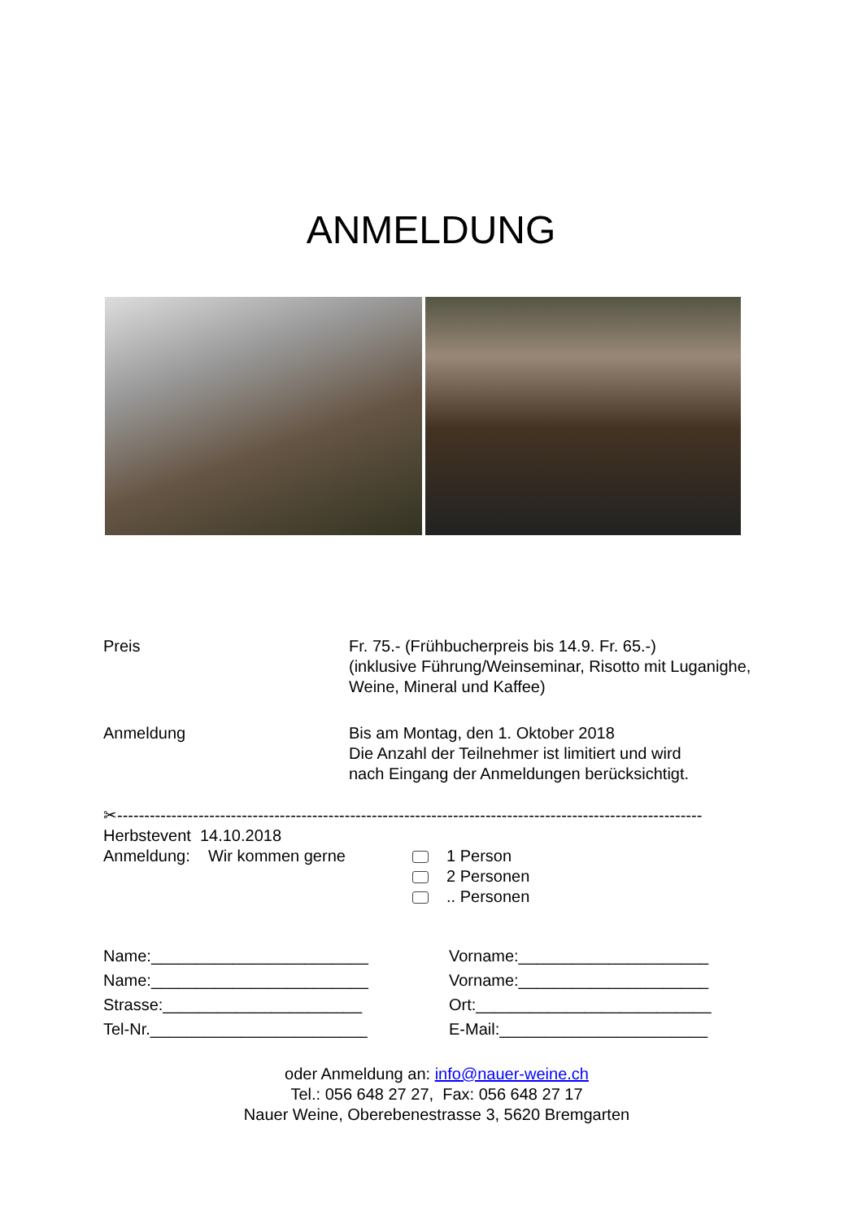ANMELDUNG
Preis Fr. 75.- (Frühbucherpreis bis 14.9. Fr. 65.-)
(inklusive Führung/Weinseminar, Risotto mit Luganighe,
Weine, Mineral und Kaffee)
Anmeldung Bis am Montag, den 1. Oktober 2018
Die Anzahl der Teilnehmer ist limitiert und wird
nach Eingang der Anmeldungen berücksichtigt.
✂------------------------------------------------------------------------------------------------------------
Herbstevent 14.10.2018
Anmeldung: Wir kommen gerne 1 Person
2 Personen
.. Personen
Name:________________________
Vorname:_____________________
Name:________________________
Vorname:_____________________
Strasse:______________________
Ort:__________________________
Tel-Nr.________________________
E-Mail:_______________________
oder Anmeldung an: info@nauer-weine.ch
Tel.: 056 648 27 27, Fax: 056 648 27 17
Nauer Weine, Oberebenestrasse 3, 5620 Bremgarten